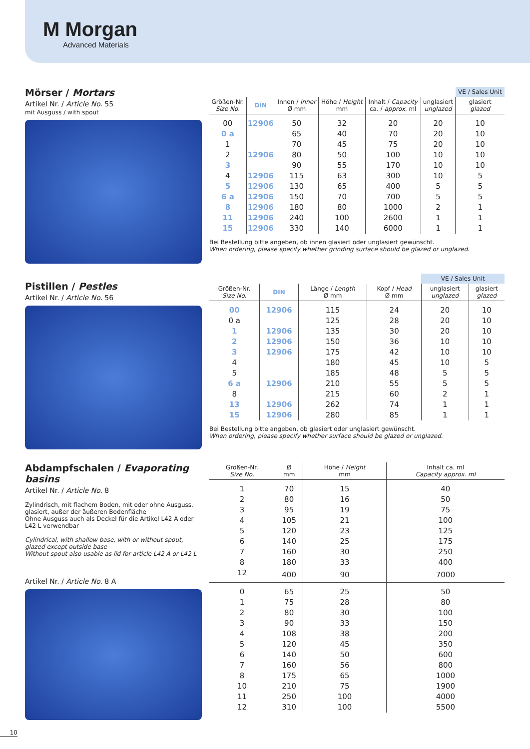M Morgan
Advanced Materials
Mörser / Mortars
Artikel Nr. / Article No. 55
mit Ausguss / with spout
| | | | | | | VE / Sales Unit |
| --- | --- | --- | --- | --- | --- | --- |
| Größen-Nr. Size No. | DIN | Innen / Inner Ø mm | Höhe / Height mm | Inhalt / Capacity ca. / approx. ml | unglasiert unglazed | glasiert glazed |
| 00 | 12906 | 50 | 32 | 20 | 20 | 10 |
| 0 a | | 65 | 40 | 70 | 20 | 10 |
| 1 | | 70 | 45 | 75 | 20 | 10 |
| 2 | 12906 | 80 | 50 | 100 | 10 | 10 |
| 3 | | 90 | 55 | 170 | 10 | 10 |
| 4 | 12906 | 115 | 63 | 300 | 10 | 5 |
| 5 | 12906 | 130 | 65 | 400 | 5 | 5 |
| 6 a | 12906 | 150 | 70 | 700 | 5 | 5 |
| 8 | 12906 | 180 | 80 | 1000 | 2 | 1 |
| 11 | 12906 | 240 | 100 | 2600 | 1 | 1 |
| 15 | 12906 | 330 | 140 | 6000 | 1 | 1 |
Bei Bestellung bitte angeben, ob innen glasiert oder unglasiert gewünscht.
When ordering, please specify whether grinding surface should be glazed or unglazed.
Pistillen / Pestles
Artikel Nr. / Article No. 56
| | | | | VE / Sales Unit | |
| --- | --- | --- | --- | --- | --- |
| Größen-Nr. Size No. | DIN | Länge / Length Ø mm | Kopf / Head Ø mm | unglasiert unglazed | glasiert glazed |
| 00 | 12906 | 115 | 24 | 20 | 10 |
| 0 a | | 125 | 28 | 20 | 10 |
| 1 | 12906 | 135 | 30 | 20 | 10 |
| 2 | 12906 | 150 | 36 | 10 | 10 |
| 3 | 12906 | 175 | 42 | 10 | 10 |
| 4 | | 180 | 45 | 10 | 5 |
| 5 | | 185 | 48 | 5 | 5 |
| 6 a | 12906 | 210 | 55 | 5 | 5 |
| 8 | | 215 | 60 | 2 | 1 |
| 13 | 12906 | 262 | 74 | 1 | 1 |
| 15 | 12906 | 280 | 85 | 1 | 1 |
Bei Bestellung bitte angeben, ob glasiert oder unglasiert gewünscht.
When ordering, please specify whether surface should be glazed or unglazed.
Abdampfschalen / Evaporating basins
Artikel Nr. / Article No. 8
Zylindrisch, mit flachem Boden, mit oder ohne Ausguss, glasiert, außer der äußeren Bodenfläche
Ohne Ausguss auch als Deckel für die Artikel L42 A oder L42 L verwendbar
Cylindrical, with shallow base, with or without spout, glazed except outside base
Without spout also usable as lid for article L42 A or L42 L
Artikel Nr. / Article No. 8 A
| Größen-Nr. Size No. | Ø mm | Höhe / Height mm | Inhalt ca. ml Capacity approx. ml |
| --- | --- | --- | --- |
| 1 | 70 | 15 | 40 |
| 2 | 80 | 16 | 50 |
| 3 | 95 | 19 | 75 |
| 4 | 105 | 21 | 100 |
| 5 | 120 | 23 | 125 |
| 6 | 140 | 25 | 175 |
| 7 | 160 | 30 | 250 |
| 8 | 180 | 33 | 400 |
| 12 | 400 | 90 | 7000 |
| 0 | 65 | 25 | 50 |
| 1 | 75 | 28 | 80 |
| 2 | 80 | 30 | 100 |
| 3 | 90 | 33 | 150 |
| 4 | 108 | 38 | 200 |
| 5 | 120 | 45 | 350 |
| 6 | 140 | 50 | 600 |
| 7 | 160 | 56 | 800 |
| 8 | 175 | 65 | 1000 |
| 10 | 210 | 75 | 1900 |
| 11 | 250 | 100 | 4000 |
| 12 | 310 | 100 | 5500 |
10